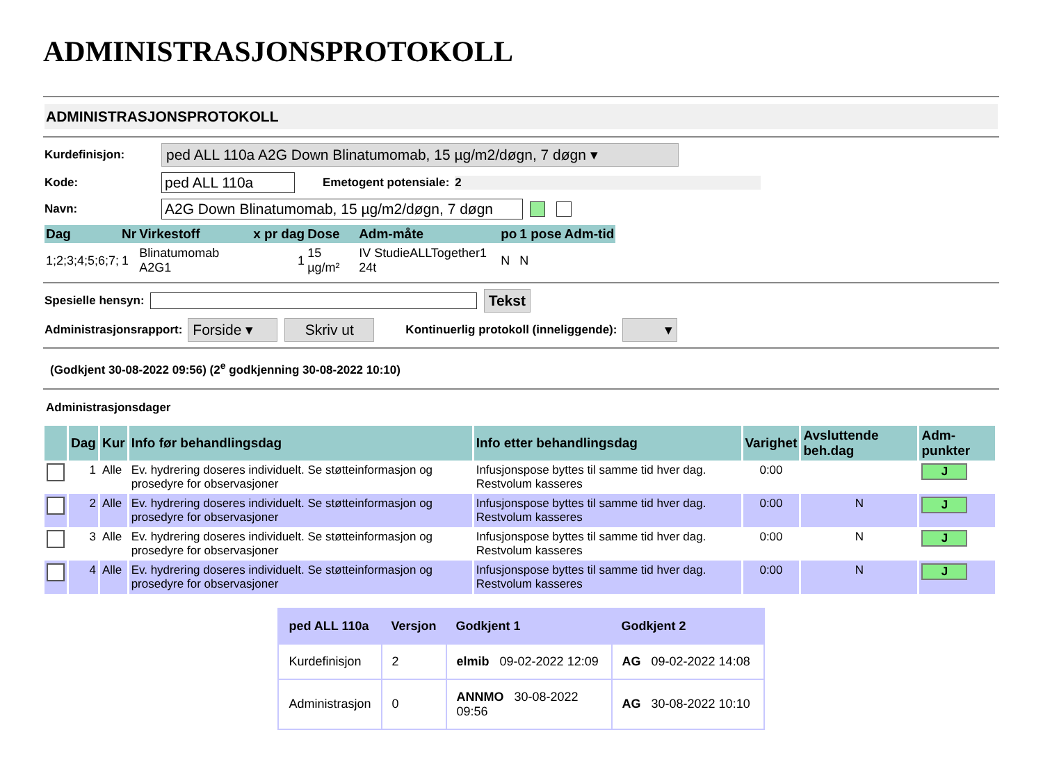ADMINISTRASJONSPROTOKOLL
ADMINISTRASJONSPROTOKOLL
Kurdefinisjon: ped ALL 110a A2G Down Blinatumomab, 15 µg/m2/døgn, 7 døgn ▾
Kode: ped ALL 110a Emetogent potensiale: 2
Navn: A2G Down Blinatumomab, 15 µg/m2/døgn, 7 døgn
| Dag | Nr | Virkestoff | x pr dag | Dose | Adm-måte | po | 1 pose | Adm-tid |
| --- | --- | --- | --- | --- | --- | --- | --- | --- |
| 1;2;3;4;5;6;7; | 1 | Blinatumomab A2G1 | 1 | 15 µg/m² | IV StudieALLTogether1 24t | N | N | |
Spesielle hensyn: Tekst
Administrasjonsrapport: Forside ▾ Skriv ut Kontinuerlig protokoll (inneliggende): ▾
(Godkjent 30-08-2022 09:56) (2<sup>e</sup> godkjenning 30-08-2022 10:10)
Administrasjonsdager
| | Dag | Kur | Info før behandlingsdag | Info etter behandlingsdag | Varighet | Avsluttende beh.dag | Adm-punkter |
| --- | --- | --- | --- | --- | --- | --- | --- |
| | 1 | Alle | Ev. hydrering doseres individuelt. Se støtteinformasjon og prosedyre for observasjoner | Infusjonspose byttes til samme tid hver dag. Restvolum kasseres | 0:00 | | J |
| | 2 | Alle | Ev. hydrering doseres individuelt. Se støtteinformasjon og prosedyre for observasjoner | Infusjonspose byttes til samme tid hver dag. Restvolum kasseres | 0:00 | N | J |
| | 3 | Alle | Ev. hydrering doseres individuelt. Se støtteinformasjon og prosedyre for observasjoner | Infusjonspose byttes til samme tid hver dag. Restvolum kasseres | 0:00 | N | J |
| | 4 | Alle | Ev. hydrering doseres individuelt. Se støtteinformasjon og prosedyre for observasjoner | Infusjonspose byttes til samme tid hver dag. Restvolum kasseres | 0:00 | N | J |
| ped ALL 110a | Versjon | Godkjent 1 | Godkjent 2 |
| --- | --- | --- | --- |
| Kurdefinisjon | 2 | elmib 09-02-2022 12:09 | AG 09-02-2022 14:08 |
| Administrasjon | 0 | ANNMO 30-08-2022 09:56 | AG 30-08-2022 10:10 |